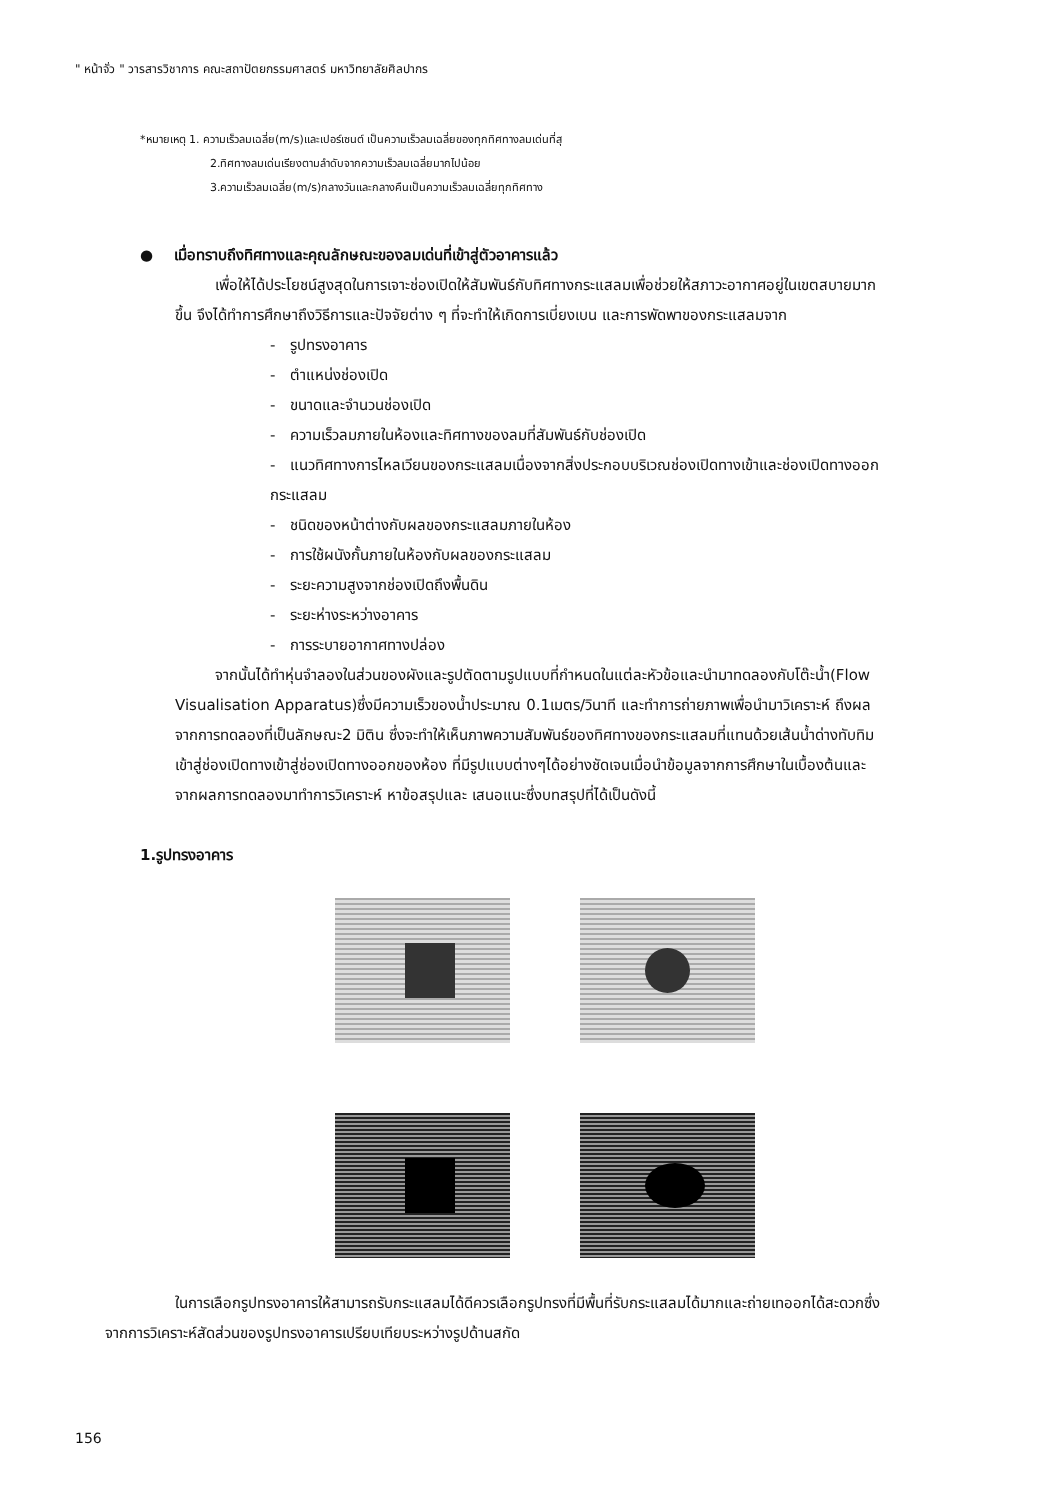" หน้าจั่ว " วารสารวิชาการ คณะสถาปัตยกรรมศาสตร์ มหาวิทยาลัยศิลปากร
*หมายเหตุ 1. ความเร็วลมเฉลี่ย(m/s)และเปอร์เซนต์ เป็นความเร็วลมเฉลี่ยของทุกทิศทางลมเด่นที่สุ
2.ทิศทางลมเด่นเรียงตามลำดับจากความเร็วลมเฉลี่ยมากไปน้อย
3.ความเร็วลมเฉลี่ย(m/s)กลางวันและกลางคืนเป็นความเร็วลมเฉลี่ยทุกทิศทาง
● เมื่อทราบถึงทิศทางและคุณลักษณะของลมเด่นที่เข้าสู่ตัวอาคารแล้ว
เพื่อให้ได้ประโยชน์สูงสุดในการเจาะช่องเปิดให้สัมพันธ์กับทิศทางกระแสลมเพื่อช่วยให้สภาวะอากาศอยู่ในเขตสบายมากขึ้น จึงได้ทำการศึกษาถึงวิธีการและปัจจัยต่าง ๆ ที่จะทำให้เกิดการเบี่ยงเบน และการพัดพาของกระแสลมจาก
- รูปทรงอาคาร
- ตำแหน่งช่องเปิด
- ขนาดและจำนวนช่องเปิด
- ความเร็วลมภายในห้องและทิศทางของลมที่สัมพันธ์กับช่องเปิด
- แนวทิศทางการไหลเวียนของกระแสลมเนื่องจากสิ่งประกอบบริเวณช่องเปิดทางเข้าและช่องเปิดทางออกกระแสลม
- ชนิดของหน้าต่างกับผลของกระแสลมภายในห้อง
- การใช้ผนังกั้นภายในห้องกับผลของกระแสลม
- ระยะความสูงจากช่องเปิดถึงพื้นดิน
- ระยะห่างระหว่างอาคาร
- การระบายอากาศทางปล่อง
จากนั้นได้ทำหุ่นจำลองในส่วนของผังและรูปตัดตามรูปแบบที่กำหนดในแต่ละหัวข้อและนำมาทดลองกับโต๊ะน้ำ(Flow Visualisation Apparatus)ซึ่งมีความเร็วของน้ำประมาณ 0.1เมตร/วินาที และทำการถ่ายภาพเพื่อนำมาวิเคราะห์ ถึงผลจากการทดลองที่เป็นลักษณะ2 มิติน ซึ่งจะทำให้เห็นภาพความสัมพันธ์ของทิศทางของกระแสลมที่แทนด้วยเส้นน้ำด่างทับทิมเข้าสู่ช่องเปิดทางเข้าสู่ช่องเปิดทางออกของห้อง ที่มีรูปแบบต่างๆได้อย่างชัดเจนเมื่อนำข้อมูลจากการศึกษาในเบื้องต้นและจากผลการทดลองมาทำการวิเคราะห์ หาข้อสรุปและ เสนอแนะซึ่งบทสรุปที่ได้เป็นดังนี้
1.รูปทรงอาคาร
ในการเลือกรูปทรงอาคารให้สามารถรับกระแสลมได้ดีควรเลือกรูปทรงที่มีพื้นที่รับกระแสลมได้มากและถ่ายเทออกได้สะดวกซึ่งจากการวิเคราะห์สัดส่วนของรูปทรงอาคารเปรียบเทียบระหว่างรูปด้านสกัด
156